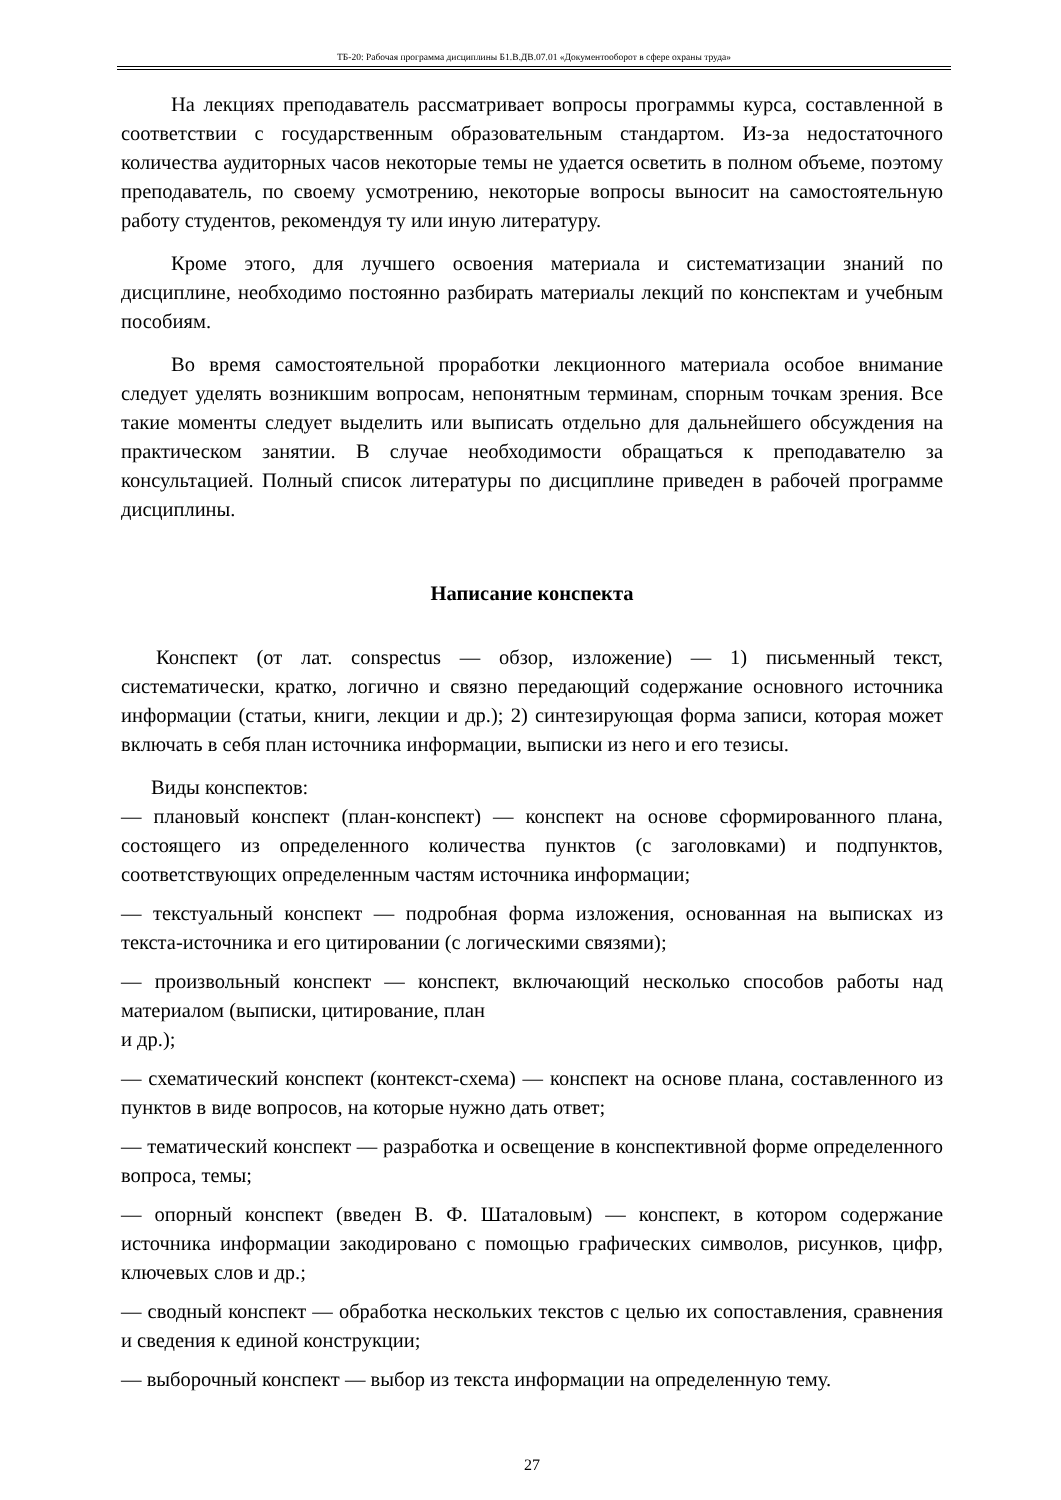ТБ-20: Рабочая программа дисциплины Б1.В.ДВ.07.01 «Документооборот в сфере охраны труда»
На лекциях преподаватель рассматривает вопросы программы курса, составленной в соответствии с государственным образовательным стандартом. Из-за недостаточного количества аудиторных часов некоторые темы не удается осветить в полном объеме, поэтому преподаватель, по своему усмотрению, некоторые вопросы выносит на самостоятельную работу студентов, рекомендуя ту или иную литературу.
Кроме этого, для лучшего освоения материала и систематизации знаний по дисциплине, необходимо постоянно разбирать материалы лекций по конспектам и учебным пособиям.
Во время самостоятельной проработки лекционного материала особое внимание следует уделять возникшим вопросам, непонятным терминам, спорным точкам зрения. Все такие моменты следует выделить или выписать отдельно для дальнейшего обсуждения на практическом занятии. В случае необходимости обращаться к преподавателю за консультацией. Полный список литературы по дисциплине приведен в рабочей программе дисциплины.
Написание конспекта
Конспект (от лат. conspectus — обзор, изложение) — 1) письменный текст, систематически, кратко, логично и связно передающий содержание основного источника информации (статьи, книги, лекции и др.); 2) синтезирующая форма записи, которая может включать в себя план источника информации, выписки из него и его тезисы.
Виды конспектов:
— плановый конспект (план-конспект) — конспект на основе сформированного плана, состоящего из определенного количества пунктов (с заголовками) и подпунктов, соответствующих определенным частям источника информации;
— текстуальный конспект — подробная форма изложения, основанная на выписках из текста-источника и его цитировании (с логическими связями);
— произвольный конспект — конспект, включающий несколько способов работы над материалом (выписки, цитирование, план
и др.);
— схематический конспект (контекст-схема) — конспект на основе плана, составленного из пунктов в виде вопросов, на которые нужно дать ответ;
— тематический конспект — разработка и освещение в конспективной форме определенного вопроса, темы;
— опорный конспект (введен В. Ф. Шаталовым) — конспект, в котором содержание источника информации закодировано с помощью графических символов, рисунков, цифр, ключевых слов и др.;
— сводный конспект — обработка нескольких текстов с целью их сопоставления, сравнения и сведения к единой конструкции;
— выборочный конспект — выбор из текста информации на определенную тему.
27